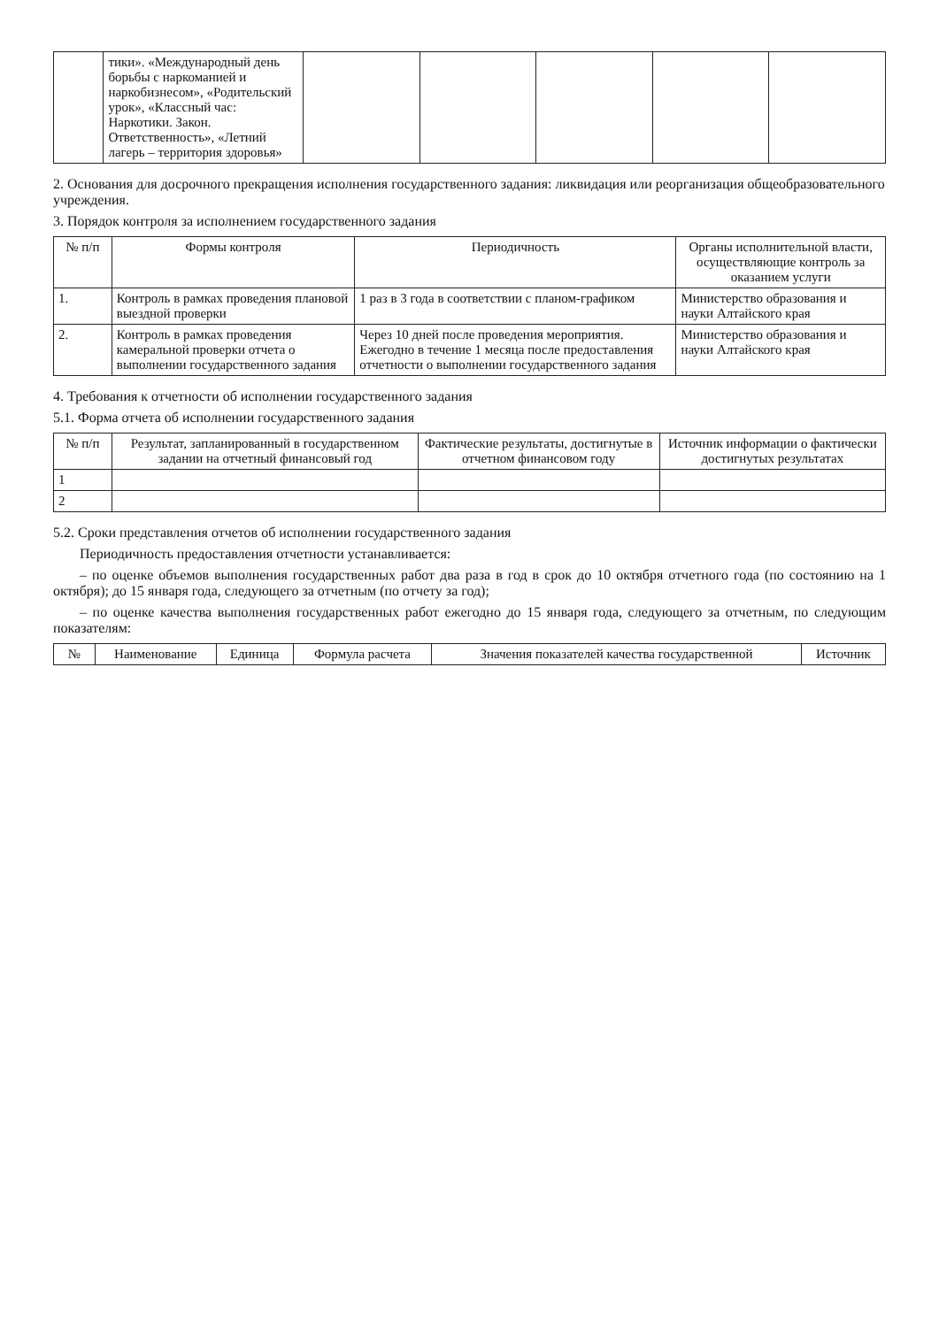| | тики». «Международный день борьбы с наркоманией и наркобизнесом», «Родительский урок», «Классный час: Наркотики. Закон. Ответственность», «Летний лагерь – территория здоровья» | | | | | |
2. Основания для досрочного прекращения исполнения государственного задания: ликвидация или реорганизация общеобразовательного учреждения.
3. Порядок контроля за исполнением государственного задания
| № п/п | Формы контроля | Периодичность | Органы исполнительной власти, осуществляющие контроль за оказанием услуги |
| --- | --- | --- | --- |
| 1. | Контроль в рамках проведения плановой выездной проверки | 1 раз в 3 года в соответствии с планом-графиком | Министерство образования и науки Алтайского края |
| 2. | Контроль в рамках проведения камеральной проверки отчета о выполнении государственного задания | Через 10 дней после проведения мероприятия. Ежегодно в течение 1 месяца после предоставления отчетности о выполнении государственного задания | Министерство образования и науки Алтайского края |
4. Требования к отчетности об исполнении государственного задания
5.1. Форма отчета об исполнении государственного задания
| № п/п | Результат, запланированный в государственном задании на отчетный финансовый год | Фактические результаты, достигнутые в отчетном финансовом году | Источник информации о фактически достигнутых результатах |
| --- | --- | --- | --- |
| 1 | | | |
| 2 | | | |
5.2. Сроки представления отчетов об исполнении государственного задания
Периодичность предоставления отчетности устанавливается:
– по оценке объемов выполнения государственных работ два раза в год в срок до 10 октября отчетного года (по состоянию на 1 октября); до 15 января года, следующего за отчетным (по отчету за год);
– по оценке качества выполнения государственных работ ежегодно до 15 января года, следующего за отчетным, по следующим показателям:
| № | Наименование | Единица | Формула расчета | Значения показателей качества государственной | Источник |
| --- | --- | --- | --- | --- | --- |